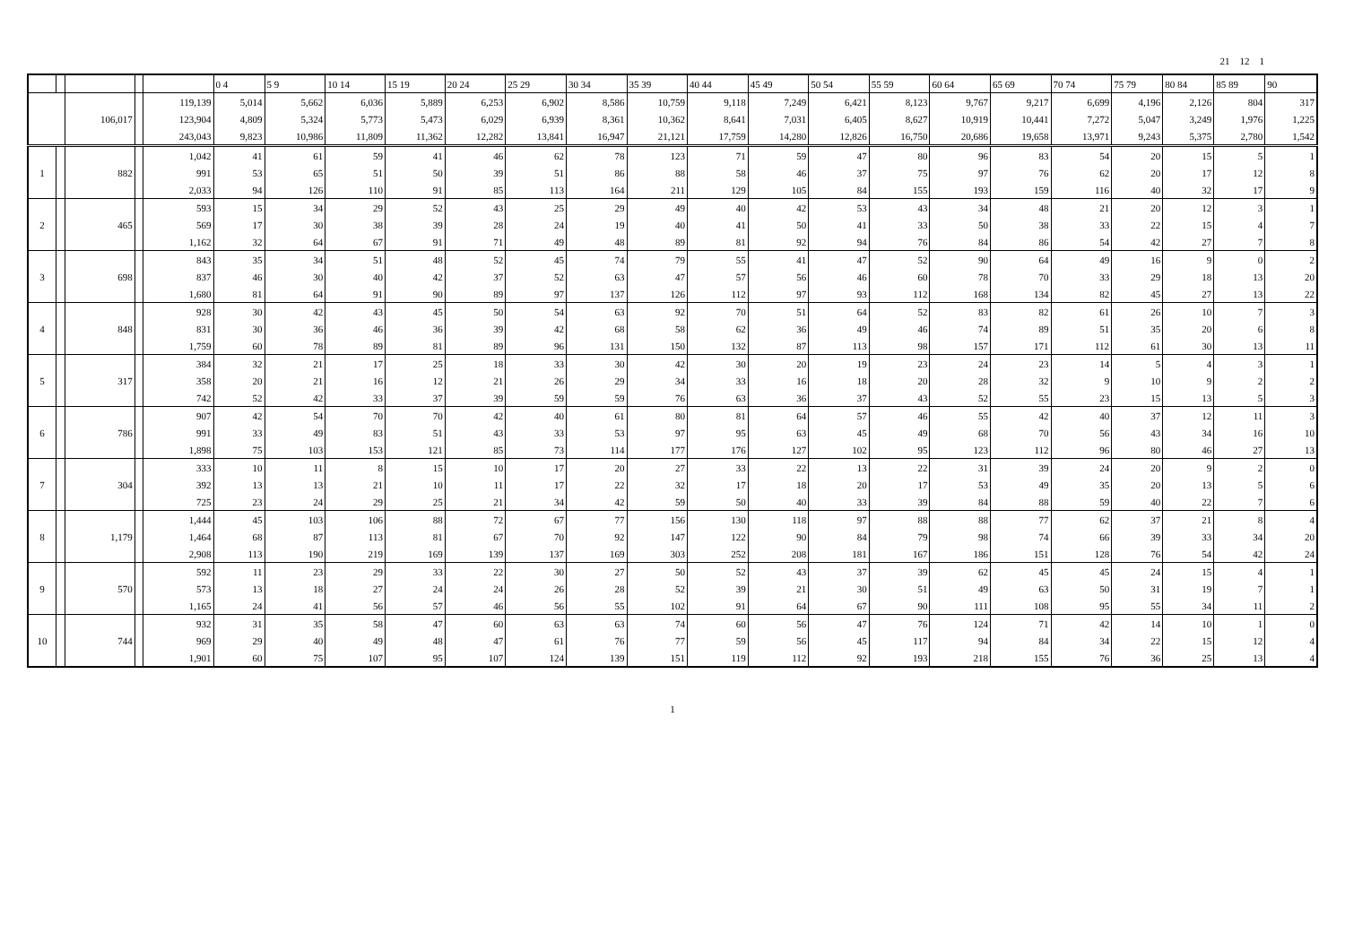21 12 1
| | | | | | 0 4 | 5 9 | 10 14 | 15 19 | 20 24 | 25 29 | 30 34 | 35 39 | 40 44 | 45 49 | 50 54 | 55 59 | 60 64 | 65 69 | 70 74 | 75 79 | 80 84 | 85 89 | 90 |
| --- | --- | --- | --- | --- | --- | --- | --- | --- | --- | --- | --- | --- | --- | --- | --- | --- | --- | --- | --- | --- | --- | --- | --- |
| | | 106,017 | | 119,139 | 5,014 | 5,662 | 6,036 | 5,889 | 6,253 | 6,902 | 8,586 | 10,759 | 9,118 | 7,249 | 6,421 | 8,123 | 9,767 | 9,217 | 6,699 | 4,196 | 2,126 | 804 | 317 |
| | | | | 123,904 | 4,809 | 5,324 | 5,773 | 5,473 | 6,029 | 6,939 | 8,361 | 10,362 | 8,641 | 7,031 | 6,405 | 8,627 | 10,919 | 10,441 | 7,272 | 5,047 | 3,249 | 1,976 | 1,225 |
| | | | | 243,043 | 9,823 | 10,986 | 11,809 | 11,362 | 12,282 | 13,841 | 16,947 | 21,121 | 17,759 | 14,280 | 12,826 | 16,750 | 20,686 | 19,658 | 13,971 | 9,243 | 5,375 | 2,780 | 1,542 |
| 1 | | 882 | | 1,042 | 41 | 61 | 59 | 41 | 46 | 62 | 78 | 123 | 71 | 59 | 47 | 80 | 96 | 83 | 54 | 20 | 15 | 5 | 1 |
| | | | | 991 | 53 | 65 | 51 | 50 | 39 | 51 | 86 | 88 | 58 | 46 | 37 | 75 | 97 | 76 | 62 | 20 | 17 | 12 | 8 |
| | | | | 2,033 | 94 | 126 | 110 | 91 | 85 | 113 | 164 | 211 | 129 | 105 | 84 | 155 | 193 | 159 | 116 | 40 | 32 | 17 | 9 |
| 2 | | 465 | | 593 | 15 | 34 | 29 | 52 | 43 | 25 | 29 | 49 | 40 | 42 | 53 | 43 | 34 | 48 | 21 | 20 | 12 | 3 | 1 |
| | | | | 569 | 17 | 30 | 38 | 39 | 28 | 24 | 19 | 40 | 41 | 50 | 41 | 33 | 50 | 38 | 33 | 22 | 15 | 4 | 7 |
| | | | | 1,162 | 32 | 64 | 67 | 91 | 71 | 49 | 48 | 89 | 81 | 92 | 94 | 76 | 84 | 86 | 54 | 42 | 27 | 7 | 8 |
| 3 | | 698 | | 843 | 35 | 34 | 51 | 48 | 52 | 45 | 74 | 79 | 55 | 41 | 47 | 52 | 90 | 64 | 49 | 16 | 9 | 0 | 2 |
| | | | | 837 | 46 | 30 | 40 | 42 | 37 | 52 | 63 | 47 | 57 | 56 | 46 | 60 | 78 | 70 | 33 | 29 | 18 | 13 | 20 |
| | | | | 1,680 | 81 | 64 | 91 | 90 | 89 | 97 | 137 | 126 | 112 | 97 | 93 | 112 | 168 | 134 | 82 | 45 | 27 | 13 | 22 |
| 4 | | 848 | | 928 | 30 | 42 | 43 | 45 | 50 | 54 | 63 | 92 | 70 | 51 | 64 | 52 | 83 | 82 | 61 | 26 | 10 | 7 | 3 |
| | | | | 831 | 30 | 36 | 46 | 36 | 39 | 42 | 68 | 58 | 62 | 36 | 49 | 46 | 74 | 89 | 51 | 35 | 20 | 6 | 8 |
| | | | | 1,759 | 60 | 78 | 89 | 81 | 89 | 96 | 131 | 150 | 132 | 87 | 113 | 98 | 157 | 171 | 112 | 61 | 30 | 13 | 11 |
| 5 | | 317 | | 384 | 32 | 21 | 17 | 25 | 18 | 33 | 30 | 42 | 30 | 20 | 19 | 23 | 24 | 23 | 14 | 5 | 4 | 3 | 1 |
| | | | | 358 | 20 | 21 | 16 | 12 | 21 | 26 | 29 | 34 | 33 | 16 | 18 | 20 | 28 | 32 | 9 | 10 | 9 | 2 | 2 |
| | | | | 742 | 52 | 42 | 33 | 37 | 39 | 59 | 59 | 76 | 63 | 36 | 37 | 43 | 52 | 55 | 23 | 15 | 13 | 5 | 3 |
| 6 | | 786 | | 907 | 42 | 54 | 70 | 70 | 42 | 40 | 61 | 80 | 81 | 64 | 57 | 46 | 55 | 42 | 40 | 37 | 12 | 11 | 3 |
| | | | | 991 | 33 | 49 | 83 | 51 | 43 | 33 | 53 | 97 | 95 | 63 | 45 | 49 | 68 | 70 | 56 | 43 | 34 | 16 | 10 |
| | | | | 1,898 | 75 | 103 | 153 | 121 | 85 | 73 | 114 | 177 | 176 | 127 | 102 | 95 | 123 | 112 | 96 | 80 | 46 | 27 | 13 |
| 7 | | 304 | | 333 | 10 | 11 | 8 | 15 | 10 | 17 | 20 | 27 | 33 | 22 | 13 | 22 | 31 | 39 | 24 | 20 | 9 | 2 | 0 |
| | | | | 392 | 13 | 13 | 21 | 10 | 11 | 17 | 22 | 32 | 17 | 18 | 20 | 17 | 53 | 49 | 35 | 20 | 13 | 5 | 6 |
| | | | | 725 | 23 | 24 | 29 | 25 | 21 | 34 | 42 | 59 | 50 | 40 | 33 | 39 | 84 | 88 | 59 | 40 | 22 | 7 | 6 |
| 8 | | 1,179 | | 1,444 | 45 | 103 | 106 | 88 | 72 | 67 | 77 | 156 | 130 | 118 | 97 | 88 | 88 | 77 | 62 | 37 | 21 | 8 | 4 |
| | | | | 1,464 | 68 | 87 | 113 | 81 | 67 | 70 | 92 | 147 | 122 | 90 | 84 | 79 | 98 | 74 | 66 | 39 | 33 | 34 | 20 |
| | | | | 2,908 | 113 | 190 | 219 | 169 | 139 | 137 | 169 | 303 | 252 | 208 | 181 | 167 | 186 | 151 | 128 | 76 | 54 | 42 | 24 |
| 9 | | 570 | | 592 | 11 | 23 | 29 | 33 | 22 | 30 | 27 | 50 | 52 | 43 | 37 | 39 | 62 | 45 | 45 | 24 | 15 | 4 | 1 |
| | | | | 573 | 13 | 18 | 27 | 24 | 24 | 26 | 28 | 52 | 39 | 21 | 30 | 51 | 49 | 63 | 50 | 31 | 19 | 7 | 1 |
| | | | | 1,165 | 24 | 41 | 56 | 57 | 46 | 56 | 55 | 102 | 91 | 64 | 67 | 90 | 111 | 108 | 95 | 55 | 34 | 11 | 2 |
| 10 | | 744 | | 932 | 31 | 35 | 58 | 47 | 60 | 63 | 63 | 74 | 60 | 56 | 47 | 76 | 124 | 71 | 42 | 14 | 10 | 1 | 0 |
| | | | | 969 | 29 | 40 | 49 | 48 | 47 | 61 | 76 | 77 | 59 | 56 | 45 | 117 | 94 | 84 | 34 | 22 | 15 | 12 | 4 |
| | | | | 1,901 | 60 | 75 | 107 | 95 | 107 | 124 | 139 | 151 | 119 | 112 | 92 | 193 | 218 | 155 | 76 | 36 | 25 | 13 | 4 |
1